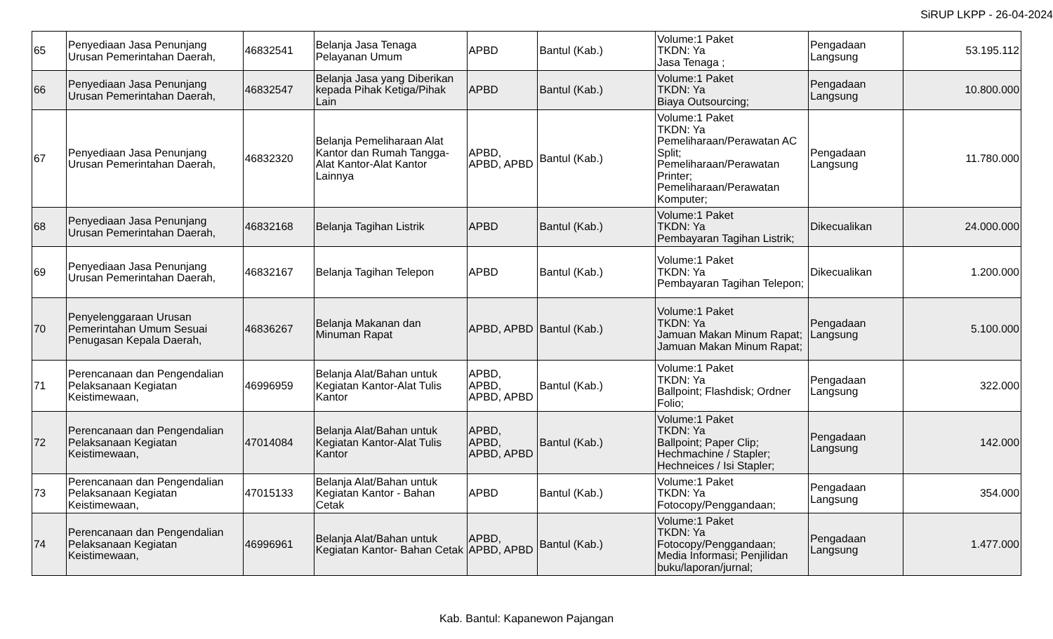SiRUP LKPP - 26-04-2024
| 65 | Penyediaan Jasa Penunjang Urusan Pemerintahan Daerah, | 46832541 | Belanja Jasa Tenaga Pelayanan Umum | APBD | Bantul (Kab.) | Volume:1 Paket TKDN: Ya Jasa Tenaga ; | Pengadaan Langsung | 53.195.112 |
| 66 | Penyediaan Jasa Penunjang Urusan Pemerintahan Daerah, | 46832547 | Belanja Jasa yang Diberikan kepada Pihak Ketiga/Pihak Lain | APBD | Bantul (Kab.) | Volume:1 Paket TKDN: Ya Biaya Outsourcing; | Pengadaan Langsung | 10.800.000 |
| 67 | Penyediaan Jasa Penunjang Urusan Pemerintahan Daerah, | 46832320 | Belanja Pemeliharaan Alat Kantor dan Rumah Tangga-Alat Kantor-Alat Kantor Lainnya | APBD, APBD, APBD | Bantul (Kab.) | Volume:1 Paket TKDN: Ya Pemeliharaan/Perawatan AC Split; Pemeliharaan/Perawatan Printer; Pemeliharaan/Perawatan Komputer; | Pengadaan Langsung | 11.780.000 |
| 68 | Penyediaan Jasa Penunjang Urusan Pemerintahan Daerah, | 46832168 | Belanja Tagihan Listrik | APBD | Bantul (Kab.) | Volume:1 Paket TKDN: Ya Pembayaran Tagihan Listrik; | Dikecualikan | 24.000.000 |
| 69 | Penyediaan Jasa Penunjang Urusan Pemerintahan Daerah, | 46832167 | Belanja Tagihan Telepon | APBD | Bantul (Kab.) | Volume:1 Paket TKDN: Ya Pembayaran Tagihan Telepon; | Dikecualikan | 1.200.000 |
| 70 | Penyelenggaraan Urusan Pemerintahan Umum Sesuai Penugasan Kepala Daerah, | 46836267 | Belanja Makanan dan Minuman Rapat | APBD, APBD | Bantul (Kab.) | Volume:1 Paket TKDN: Ya Jamuan Makan Minum Rapat; Jamuan Makan Minum Rapat; | Pengadaan Langsung | 5.100.000 |
| 71 | Perencanaan dan Pengendalian Pelaksanaan Kegiatan Keistimewaan, | 46996959 | Belanja Alat/Bahan untuk Kegiatan Kantor-Alat Tulis Kantor | APBD, APBD, APBD, APBD | Bantul (Kab.) | Volume:1 Paket TKDN: Ya Ballpoint; Flashdisk; Ordner Folio; | Pengadaan Langsung | 322.000 |
| 72 | Perencanaan dan Pengendalian Pelaksanaan Kegiatan Keistimewaan, | 47014084 | Belanja Alat/Bahan untuk Kegiatan Kantor-Alat Tulis Kantor | APBD, APBD, APBD, APBD | Bantul (Kab.) | Volume:1 Paket TKDN: Ya Ballpoint; Paper Clip; Hechmachine / Stapler; Hechneices / Isi Stapler; | Pengadaan Langsung | 142.000 |
| 73 | Perencanaan dan Pengendalian Pelaksanaan Kegiatan Keistimewaan, | 47015133 | Belanja Alat/Bahan untuk Kegiatan Kantor - Bahan Cetak | APBD | Bantul (Kab.) | Volume:1 Paket TKDN: Ya Fotocopy/Penggandaan; | Pengadaan Langsung | 354.000 |
| 74 | Perencanaan dan Pengendalian Pelaksanaan Kegiatan Keistimewaan, | 46996961 | Belanja Alat/Bahan untuk Kegiatan Kantor- Bahan Cetak | APBD, APBD, APBD | Bantul (Kab.) | Volume:1 Paket TKDN: Ya Fotocopy/Penggandaan; Media Informasi; Penjilidan buku/laporan/jurnal; | Pengadaan Langsung | 1.477.000 |
Kab. Bantul: Kapanewon Pajangan